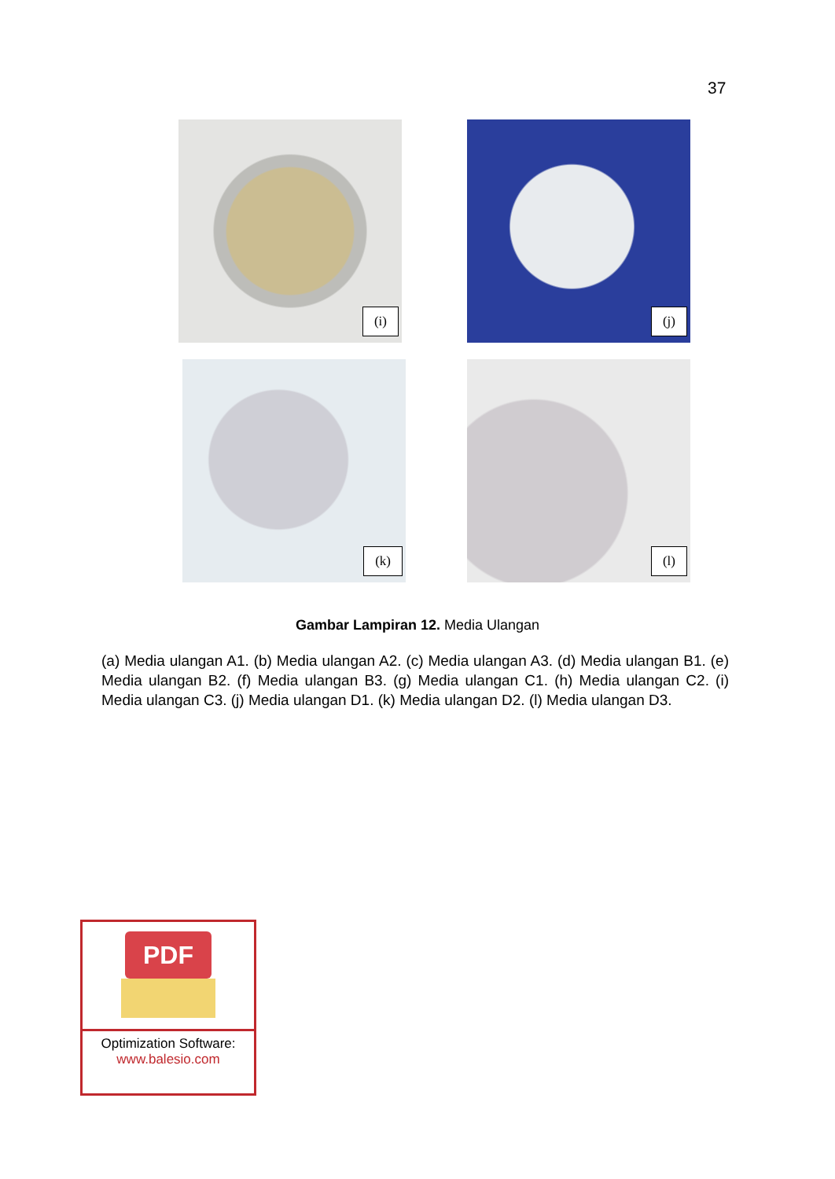37
(i) (j)
(k) (l)
Gambar Lampiran 12. Media Ulangan
(a) Media ulangan A1. (b) Media ulangan A2. (c) Media ulangan A3. (d) Media ulangan B1. (e) Media ulangan B2. (f) Media ulangan B3. (g) Media ulangan C1. (h) Media ulangan C2. (i) Media ulangan C3. (j) Media ulangan D1. (k) Media ulangan D2. (l) Media ulangan D3.
PDF
Optimization Software:
www.balesio.com